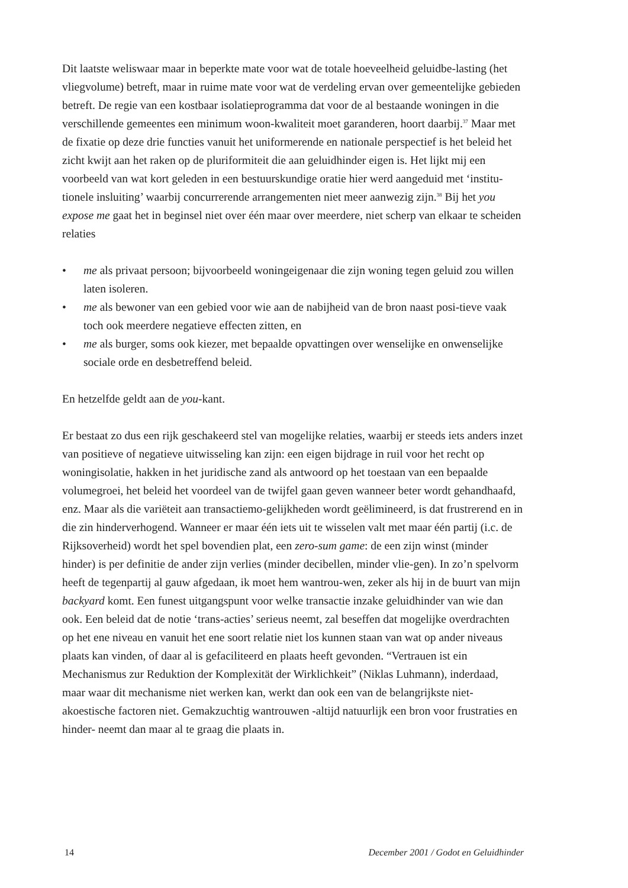Dit laatste weliswaar maar in beperkte mate voor wat de totale hoeveelheid geluidbe-lasting (het vliegvolume) betreft, maar in ruime mate voor wat de verdeling ervan over gemeentelijke gebieden betreft. De regie van een kostbaar isolatieprogramma dat voor de al bestaande woningen in die verschillende gemeentes een minimum woon-kwaliteit moet garanderen, hoort daarbij.<sup>37</sup> Maar met de fixatie op deze drie functies vanuit het uniformerende en nationale perspectief is het beleid het zicht kwijt aan het raken op de pluriformiteit die aan geluidhinder eigen is. Het lijkt mij een voorbeeld van wat kort geleden in een bestuurskundige oratie hier werd aangeduid met ‘institu-tionele insluiting’ waarbij concurrerende arrangementen niet meer aanwezig zijn.<sup>38</sup> Bij het you expose me gaat het in beginsel niet over één maar over meerdere, niet scherp van elkaar te scheiden relaties
• me als privaat persoon; bijvoorbeeld woningeigenaar die zijn woning tegen geluid zou willen laten isoleren.
• me als bewoner van een gebied voor wie aan de nabijheid van de bron naast posi-tieve vaak toch ook meerdere negatieve effecten zitten, en
• me als burger, soms ook kiezer, met bepaalde opvattingen over wenselijke en onwenselijke sociale orde en desbetreffend beleid.
En hetzelfde geldt aan de you-kant.
Er bestaat zo dus een rijk geschakeerd stel van mogelijke relaties, waarbij er steeds iets anders inzet van positieve of negatieve uitwisseling kan zijn: een eigen bijdrage in ruil voor het recht op woningisolatie, hakken in het juridische zand als antwoord op het toestaan van een bepaalde volumegroei, het beleid het voordeel van de twijfel gaan geven wanneer beter wordt gehandhaafd, enz. Maar als die variëteit aan transactiemo-gelijkheden wordt geëlimineerd, is dat frustrerend en in die zin hinderverhogend. Wanneer er maar één iets uit te wisselen valt met maar één partij (i.c. de Rijksoverheid) wordt het spel bovendien plat, een zero-sum game: de een zijn winst (minder hinder) is per definitie de ander zijn verlies (minder decibellen, minder vlie-gen). In zo’n spelvorm heeft de tegenpartij al gauw afgedaan, ik moet hem wantrou-wen, zeker als hij in de buurt van mijn backyard komt. Een funest uitgangspunt voor welke transactie inzake geluidhinder van wie dan ook. Een beleid dat de notie ‘trans-acties’ serieus neemt, zal beseffen dat mogelijke overdrachten op het ene niveau en vanuit het ene soort relatie niet los kunnen staan van wat op ander niveaus plaats kan vinden, of daar al is gefaciliteerd en plaats heeft gevonden. “Vertrauen ist ein Mechanismus zur Reduktion der Komplexität der Wirklichkeit” (Niklas Luhmann), inderdaad, maar waar dit mechanisme niet werken kan, werkt dan ook een van de belangrijkste niet-akoestische factoren niet. Gemakzuchtig wantrouwen -altijd natuurlijk een bron voor frustraties en hinder- neemt dan maar al te graag die plaats in.
14 December 2001 / Godot en Geluidhinder